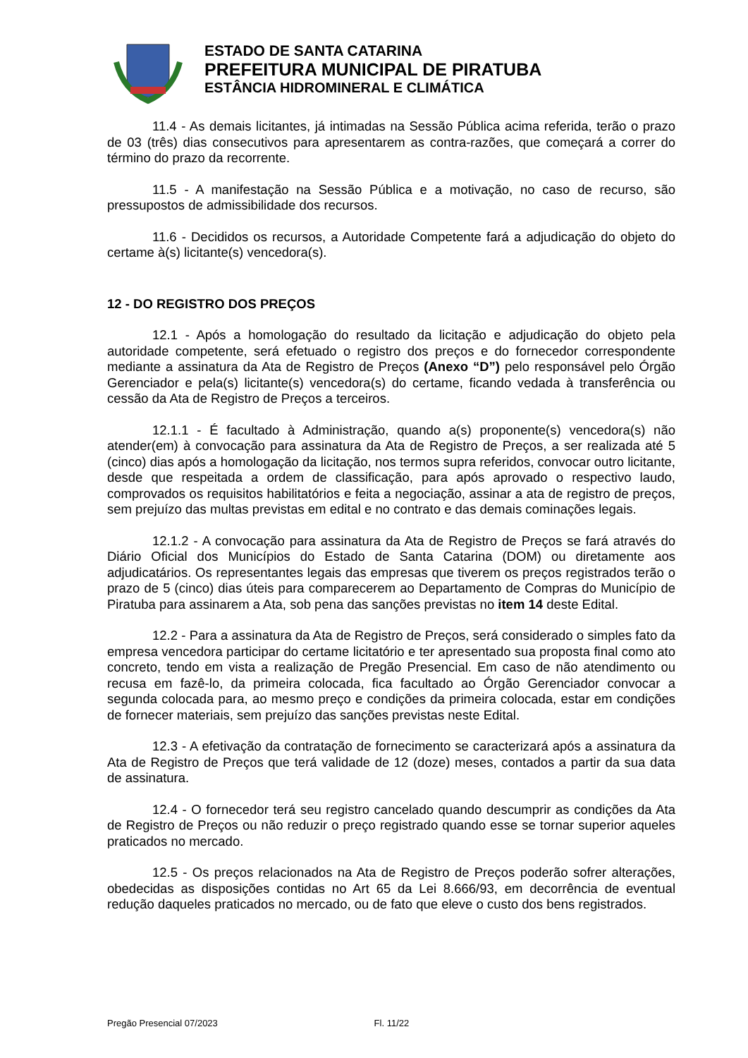ESTADO DE SANTA CATARINA
PREFEITURA MUNICIPAL DE PIRATUBA
ESTÂNCIA HIDROMINERAL E CLIMÁTICA
11.4 - As demais licitantes, já intimadas na Sessão Pública acima referida, terão o prazo de 03 (três) dias consecutivos para apresentarem as contra-razões, que começará a correr do término do prazo da recorrente.
11.5 - A manifestação na Sessão Pública e a motivação, no caso de recurso, são pressupostos de admissibilidade dos recursos.
11.6 - Decididos os recursos, a Autoridade Competente fará a adjudicação do objeto do certame à(s) licitante(s) vencedora(s).
12 - DO REGISTRO DOS PREÇOS
12.1 - Após a homologação do resultado da licitação e adjudicação do objeto pela autoridade competente, será efetuado o registro dos preços e do fornecedor correspondente mediante a assinatura da Ata de Registro de Preços (Anexo “D”) pelo responsável pelo Órgão Gerenciador e pela(s) licitante(s) vencedora(s) do certame, ficando vedada à transferência ou cessão da Ata de Registro de Preços a terceiros.
12.1.1 - É facultado à Administração, quando a(s) proponente(s) vencedora(s) não atender(em) à convocação para assinatura da Ata de Registro de Preços, a ser realizada até 5 (cinco) dias após a homologação da licitação, nos termos supra referidos, convocar outro licitante, desde que respeitada a ordem de classificação, para após aprovado o respectivo laudo, comprovados os requisitos habilitatórios e feita a negociação, assinar a ata de registro de preços, sem prejuízo das multas previstas em edital e no contrato e das demais cominações legais.
12.1.2 - A convocação para assinatura da Ata de Registro de Preços se fará através do Diário Oficial dos Municípios do Estado de Santa Catarina (DOM) ou diretamente aos adjudicatários. Os representantes legais das empresas que tiverem os preços registrados terão o prazo de 5 (cinco) dias úteis para comparecerem ao Departamento de Compras do Município de Piratuba para assinarem a Ata, sob pena das sanções previstas no item 14 deste Edital.
12.2 - Para a assinatura da Ata de Registro de Preços, será considerado o simples fato da empresa vencedora participar do certame licitatório e ter apresentado sua proposta final como ato concreto, tendo em vista a realização de Pregão Presencial. Em caso de não atendimento ou recusa em fazê-lo, da primeira colocada, fica facultado ao Órgão Gerenciador convocar a segunda colocada para, ao mesmo preço e condições da primeira colocada, estar em condições de fornecer materiais, sem prejuízo das sanções previstas neste Edital.
12.3 - A efetivação da contratação de fornecimento se caracterizará após a assinatura da Ata de Registro de Preços que terá validade de 12 (doze) meses, contados a partir da sua data de assinatura.
12.4 - O fornecedor terá seu registro cancelado quando descumprir as condições da Ata de Registro de Preços ou não reduzir o preço registrado quando esse se tornar superior aqueles praticados no mercado.
12.5 - Os preços relacionados na Ata de Registro de Preços poderão sofrer alterações, obedecidas as disposições contidas no Art 65 da Lei 8.666/93, em decorrência de eventual redução daqueles praticados no mercado, ou de fato que eleve o custo dos bens registrados.
Pregão Presencial 07/2023 Fl. 11/22